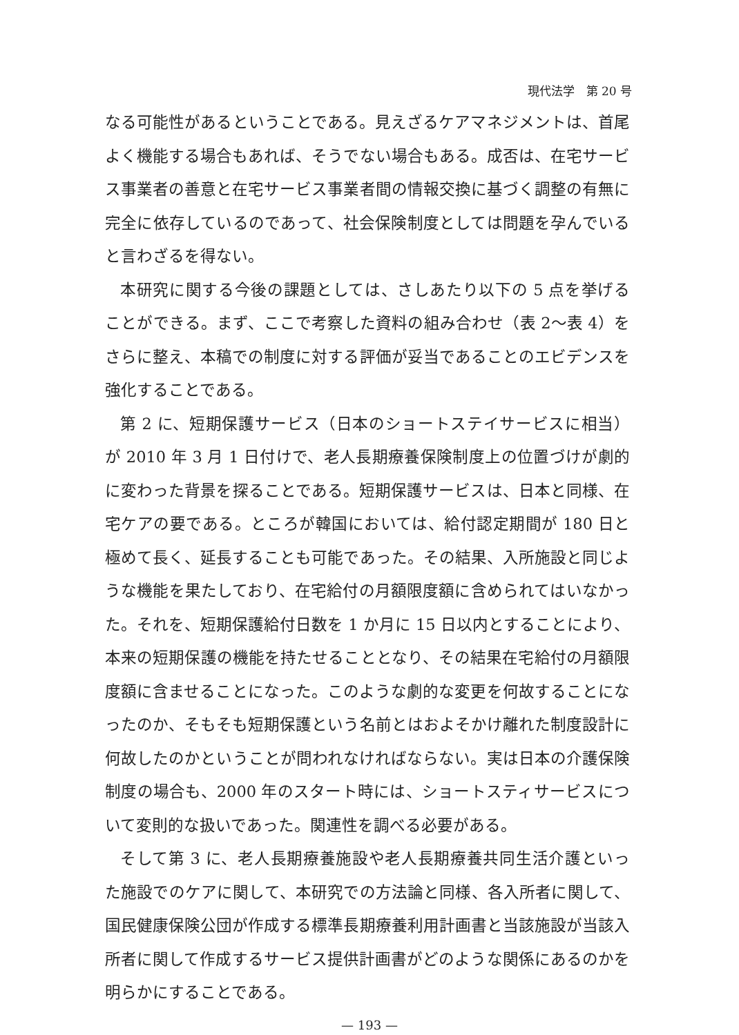現代法学　第 20 号
なる可能性があるということである。見えざるケアマネジメントは、首尾よく機能する場合もあれば、そうでない場合もある。成否は、在宅サービス事業者の善意と在宅サービス事業者間の情報交換に基づく調整の有無に完全に依存しているのであって、社会保険制度としては問題を孕んでいると言わざるを得ない。
本研究に関する今後の課題としては、さしあたり以下の 5 点を挙げることができる。まず、ここで考察した資料の組み合わせ（表 2〜表 4）をさらに整え、本稿での制度に対する評価が妥当であることのエビデンスを強化することである。
第 2 に、短期保護サービス（日本のショートステイサービスに相当）が 2010 年 3 月 1 日付けで、老人長期療養保険制度上の位置づけが劇的に変わった背景を探ることである。短期保護サービスは、日本と同様、在宅ケアの要である。ところが韓国においては、給付認定期間が 180 日と極めて長く、延長することも可能であった。その結果、入所施設と同じような機能を果たしており、在宅給付の月額限度額に含められてはいなかった。それを、短期保護給付日数を 1 か月に 15 日以内とすることにより、本来の短期保護の機能を持たせることとなり、その結果在宅給付の月額限度額に含ませることになった。このような劇的な変更を何故することになったのか、そもそも短期保護という名前とはおよそかけ離れた制度設計に何故したのかということが問われなければならない。実は日本の介護保険制度の場合も、2000 年のスタート時には、ショートスティサービスについて変則的な扱いであった。関連性を調べる必要がある。
そして第 3 に、老人長期療養施設や老人長期療養共同生活介護といった施設でのケアに関して、本研究での方法論と同様、各入所者に関して、国民健康保険公団が作成する標準長期療養利用計画書と当該施設が当該入所者に関して作成するサービス提供計画書がどのような関係にあるのかを明らかにすることである。
— 193 —